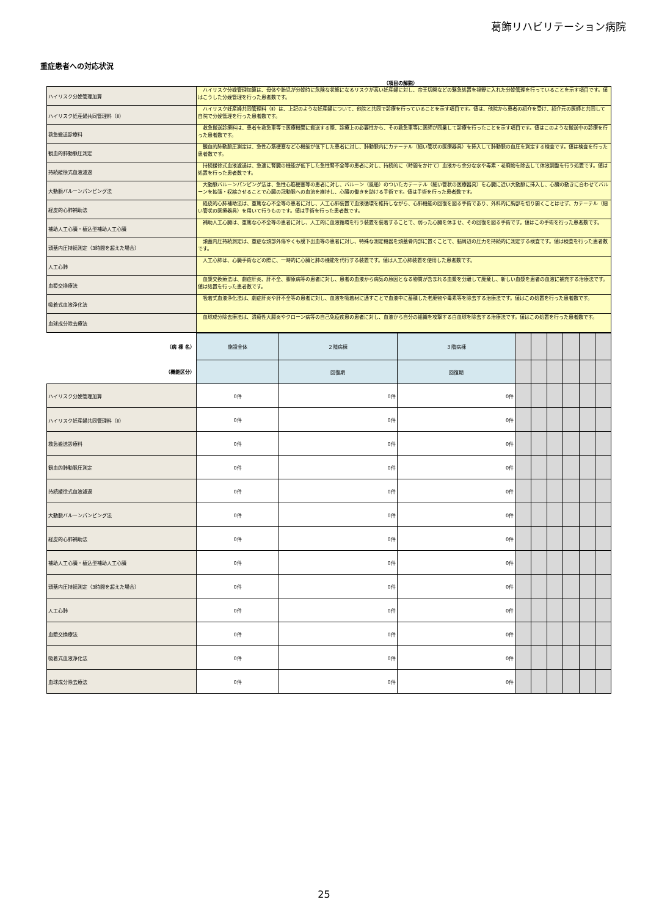葛飾リハビリテーション病院
重症患者への対応状況
（項目の解説）
| ハイリスク分娩管理加算 | ハイリスク分娩管理加算は、母体や胎児が分娩時に危険な状態になるリスクが高い妊産婦に対し、帝王切開などの緊急処置を視野に入れた分娩管理を行っていることを示す項目です。値はこうした分娩管理を行った患者数です。 |
| ハイリスク妊産婦共同管理料（Ⅱ） | ハイリスク妊産婦共同管理料（Ⅱ）は、上記のような妊産婦について、他院と共同で診療を行っていることを示す項目です。値は、他院から患者の紹介を受け、紹介元の医師と共同して自院で分娩管理を行った患者数です。 |
| 救急搬送診療料 | 救急搬送診療料は、患者を救急車等で医療機関に搬送する際、診療上の必要性から、その救急車等に医師が同乗して診療を行ったことを示す項目です。値はこのような搬送中の診療を行った患者数です。 |
| 観血的肺動脈圧測定 | 観血的肺動脈圧測定は、急性心筋梗塞など心機能が低下した患者に対し、肺動脈内にカテーテル（細い管状の医療器具）を挿入して肺動脈の血圧を測定する検査です。値は検査を行った患者数です。 |
| 持続緩徐式血液濾過 | 持続緩徐式血液濾過は、急速に腎臓の機能が低下した急性腎不全等の患者に対し、持続的に（時間をかけて）血液から余分な水や毒素・老廃物を除去して体液調整を行う処置です。値は処置を行った患者数です。 |
| 大動脈バルーンパンピング法 | 大動脈バルーンパンピング法は、急性心筋梗塞等の患者に対し、バルーン（風船）のついたカテーテル（細い管状の医療器具）を心臓に近い大動脈に挿入し、心臓の動きに合わせてバルーンを拡張・収縮させることで心臓の冠動脈への血流を維持し、心臓の働きを助ける手術です。値は手術を行った患者数です。 |
| 経皮的心肺補助法 | 経皮的心肺補助法は、重篤な心不全等の患者に対し、人工心肺装置で血液循環を維持しながら、心肺機能の回復を図る手術であり、外科的に胸部を切り開くことはせず、カテーテル（細い管状の医療器具）を用いて行うものです。値は手術を行った患者数です。 |
| 補助人工心臓・植込型補助人工心臓 | 補助人工心臓は、重篤な心不全等の患者に対し、人工的に血液循環を行う装置を装着することで、弱った心臓を休ませ、その回復を図る手術です。値はこの手術を行った患者数です。 |
| 頭蓋内圧持続測定（3時間を超えた場合） | 頭蓋内圧持続測定は、重症な頭部外傷やくも膜下出血等の患者に対し、特殊な測定機器を頭蓋骨内部に置くことで、脳周辺の圧力を持続的に測定する検査です。値は検査を行った患者数です。 |
| 人工心肺 | 人工心肺は、心臓手術などの際に、一時的に心臓と肺の機能を代行する装置です。値は人工心肺装置を使用した患者数です。 |
| 血漿交換療法 | 血漿交換療法は、劇症肝炎、肝不全、膠原病等の患者に対し、患者の血液から病気の原因となる物質が含まれる血漿を分離して廃棄し、新しい血漿を患者の血液に補充する治療法です。値は処置を行った患者数です。 |
| 吸着式血液浄化法 | 吸着式血液浄化法は、劇症肝炎や肝不全等の患者に対し、血液を吸着材に通すことで血液中に蓄積した老廃物や毒素等を除去する治療法です。値はこの処置を行った患者数です。 |
| 血球成分除去療法 | 血球成分除去療法は、潰瘍性大腸炎やクローン病等の自己免疫疾患の患者に対し、血液から自分の組織を攻撃する白血球を除去する治療法です。値はこの処置を行った患者数です。 |
| （病 棟 名） | 施設全体 | ２階病棟 | ３階病棟 | | | | | | |
| （機能区分） | | 回復期 | 回復期 | | | | | | |
| ハイリスク分娩管理加算 | 0件 | 0件 | 0件 | | | | | | |
| ハイリスク妊産婦共同管理料（Ⅱ） | 0件 | 0件 | 0件 | | | | | | |
| 救急搬送診療料 | 0件 | 0件 | 0件 | | | | | | |
| 観血的肺動脈圧測定 | 0件 | 0件 | 0件 | | | | | | |
| 持続緩徐式血液濾過 | 0件 | 0件 | 0件 | | | | | | |
| 大動脈バルーンパンピング法 | 0件 | 0件 | 0件 | | | | | | |
| 経皮的心肺補助法 | 0件 | 0件 | 0件 | | | | | | |
| 補助人工心臓・植込型補助人工心臓 | 0件 | 0件 | 0件 | | | | | | |
| 頭蓋内圧持続測定（3時間を超えた場合） | 0件 | 0件 | 0件 | | | | | | |
| 人工心肺 | 0件 | 0件 | 0件 | | | | | | |
| 血漿交換療法 | 0件 | 0件 | 0件 | | | | | | |
| 吸着式血液浄化法 | 0件 | 0件 | 0件 | | | | | | |
| 血球成分除去療法 | 0件 | 0件 | 0件 | | | | | | |
25